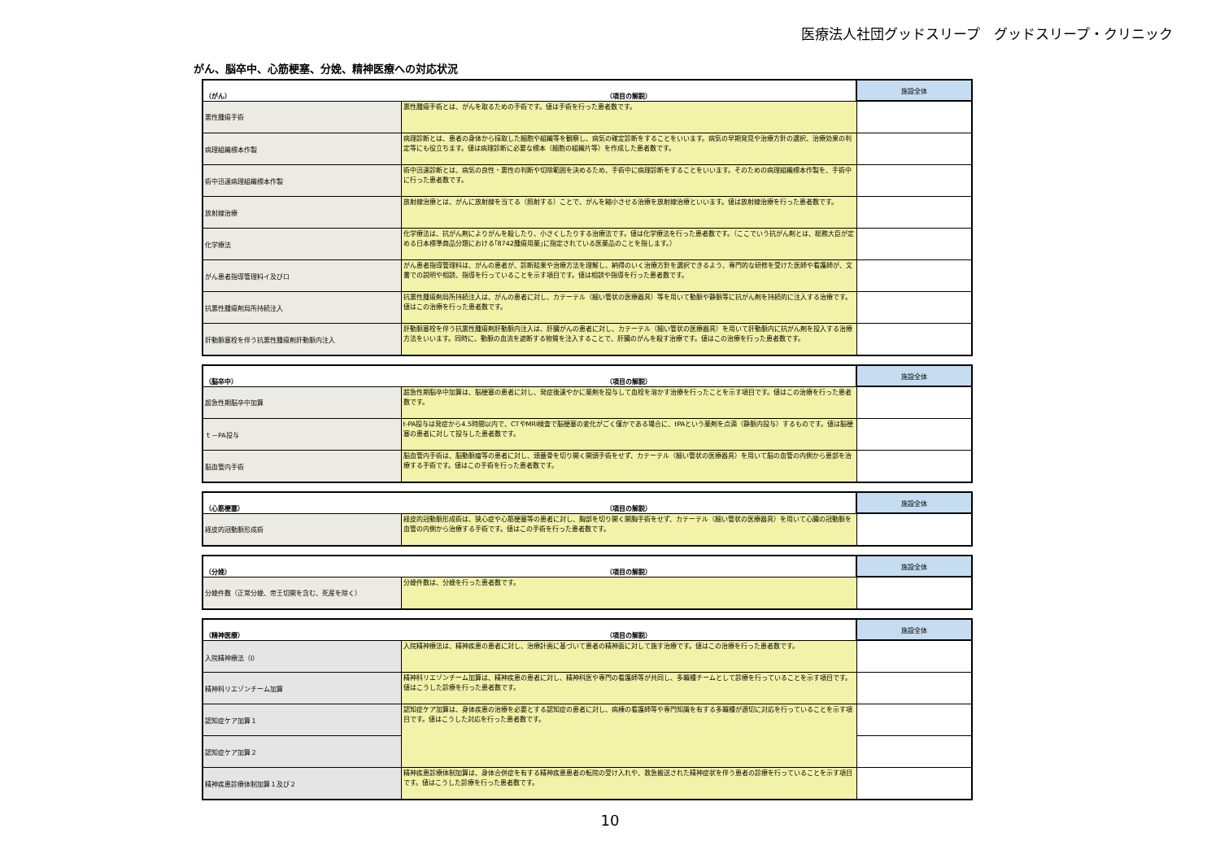医療法人社団グッドスリープ　グッドスリープ・クリニック
がん、脳卒中、心筋梗塞、分娩、精神医療への対応状況
| （がん） | （項目の解説） | 施設全体 |
| --- | --- | --- |
| 悪性腫瘍手術 | 悪性腫瘍手術とは、がんを取るための手術です。値は手術を行った患者数です。 | |
| 病理組織標本作製 | 病理診断とは、患者の身体から採取した細胞や組織等を観察し、病気の確定診断をすることをいいます。病気の早期発見や治療方針の選択、治療効果の判定等にも役立ちます。値は病理診断に必要な標本（細胞の組織片等）を作成した患者数です。 | |
| 術中迅速病理組織標本作製 | 術中迅速診断とは、病気の良性・悪性の判断や切除範囲を決めるため、手術中に病理診断をすることをいいます。そのための病理組織標本作製を、手術中に行った患者数です。 | |
| 放射線治療 | 放射線治療とは、がんに放射線を当てる（照射する）ことで、がんを縮小させる治療を放射線治療といいます。値は放射線治療を行った患者数です。 | |
| 化学療法 | 化学療法は、抗がん剤によりがんを殺したり、小さくしたりする治療法です。値は化学療法を行った患者数です。（ここでいう抗がん剤とは、総務大臣が定める日本標準商品分類における｢8742腫瘍用薬｣に指定されている医薬品のことを指します。） | |
| がん患者指導管理料イ及びロ | がん患者指導管理料は、がんの患者が、診断結果や治療方法を理解し、納得のいく治療方針を選択できるよう、専門的な研修を受けた医師や看護師が、文書での説明や相談、指導を行っていることを示す項目です。値は相談や指導を行った患者数です。 | |
| 抗悪性腫瘍剤局所持続注入 | 抗悪性腫瘍剤局所持続注入は、がんの患者に対し、カテーテル（細い管状の医療器具）等を用いて動脈や静脈等に抗がん剤を持続的に注入する治療です。値はこの治療を行った患者数です。 | |
| 肝動脈塞栓を伴う抗悪性腫瘍剤肝動脈内注入 | 肝動脈塞栓を伴う抗悪性腫瘍剤肝動脈内注入は、肝臓がんの患者に対し、カテーテル（細い管状の医療器具）を用いて肝動脈内に抗がん剤を投入する治療方法をいいます。同時に、動脈の血流を遮断する物質を注入することで、肝臓のがんを殺す治療です。値はこの治療を行った患者数です。 | |
| （脳卒中） | （項目の解説） | 施設全体 |
| --- | --- | --- |
| 超急性期脳卒中加算 | 超急性期脳卒中加算は、脳梗塞の患者に対し、発症後速やかに薬剤を投与して血栓を溶かす治療を行ったことを示す項目です。値はこの治療を行った患者数です。 | |
| ｔ－PA投与 | t-PA投与は発症から4.5時間以内で、CTやMRI検査で脳梗塞の変化がごく僅かである場合に、tPAという薬剤を点滴（静脈内投与）するものです。値は脳梗塞の患者に対して投与した患者数です。 | |
| 脳血管内手術 | 脳血管内手術は、脳動脈瘤等の患者に対し、頭蓋骨を切り開く開頭手術をせず、カテーテル（細い管状の医療器具）を用いて脳の血管の内側から患部を治療する手術です。値はこの手術を行った患者数です。 | |
| （心筋梗塞） | （項目の解説） | 施設全体 |
| --- | --- | --- |
| 経皮的冠動脈形成術 | 経皮的冠動脈形成術は、狭心症や心筋梗塞等の患者に対し、胸部を切り開く開胸手術をせず、カテーテル（細い管状の医療器具）を用いて心臓の冠動脈を血管の内側から治療する手術です。値はこの手術を行った患者数です。 | |
| （分娩） | （項目の解説） | 施設全体 |
| --- | --- | --- |
| 分娩件数（正常分娩、帝王切開を含む、死産を除く） | 分娩件数は、分娩を行った患者数です。 | |
| （精神医療） | （項目の解説） | 施設全体 |
| --- | --- | --- |
| 入院精神療法（Ⅰ） | 入院精神療法は、精神疾患の患者に対し、治療計画に基づいて患者の精神面に対して施す治療です。値はこの治療を行った患者数です。 | |
| 精神科リエゾンチーム加算 | 精神科リエゾンチーム加算は、精神疾患の患者に対し、精神科医や専門の看護師等が共同し、多職種チームとして診療を行っていることを示す項目です。値はこうした診療を行った患者数です。 | |
| 認知症ケア加算１ | 認知症ケア加算は、身体疾患の治療を必要とする認知症の患者に対し、病棟の看護師等や専門知識を有する多職種が適切に対応を行っていることを示す項目です。値はこうした対応を行った患者数です。 | |
| 認知症ケア加算２ | | |
| 精神疾患診療体制加算１及び２ | 精神疾患診療体制加算は、身体合併症を有する精神疾患患者の転院の受け入れや、救急搬送された精神症状を伴う患者の診療を行っていることを示す項目です。値はこうした診療を行った患者数です。 | |
10